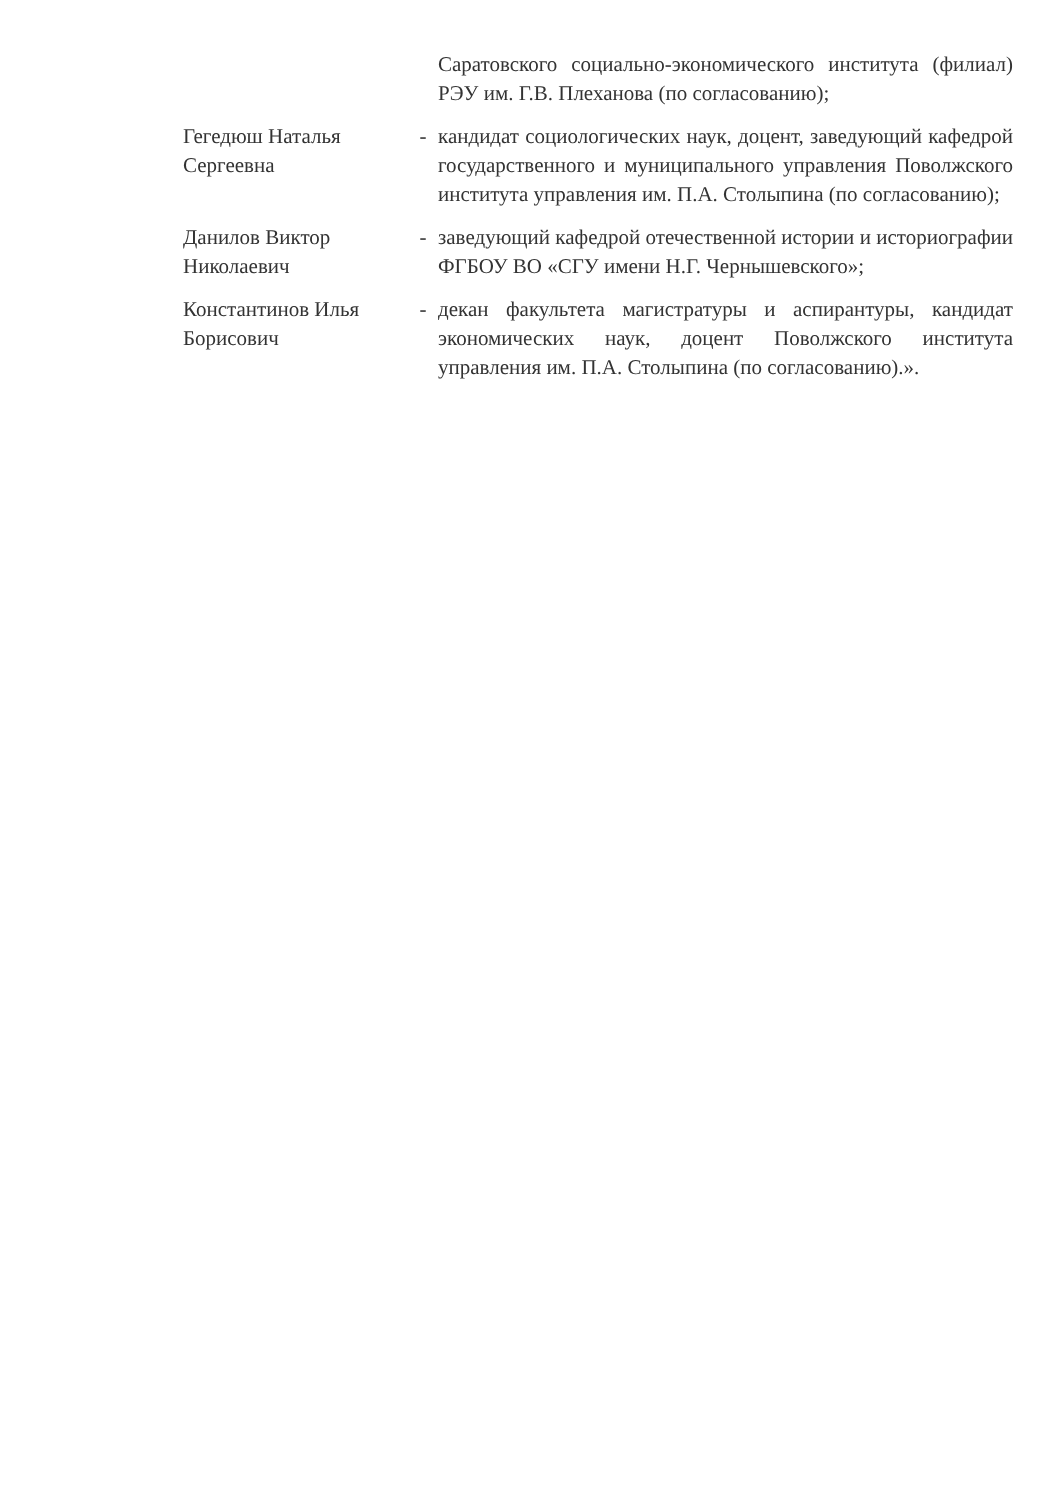Саратовского социально-экономического института (филиал) РЭУ им. Г.В. Плеханова (по согласованию);
Гегедюш Наталья Сергеевна
- кандидат социологических наук, доцент, заведующий кафедрой государственного и муниципального управления Поволжского института управления им. П.А. Столыпина (по согласованию);
Данилов Виктор Николаевич
- заведующий кафедрой отечественной истории и историографии ФГБОУ ВО «СГУ имени Н.Г. Чернышевского»;
Константинов Илья Борисович
- декан факультета магистратуры и аспирантуры, кандидат экономических наук, доцент Поволжского института управления им. П.А. Столыпина (по согласованию).».